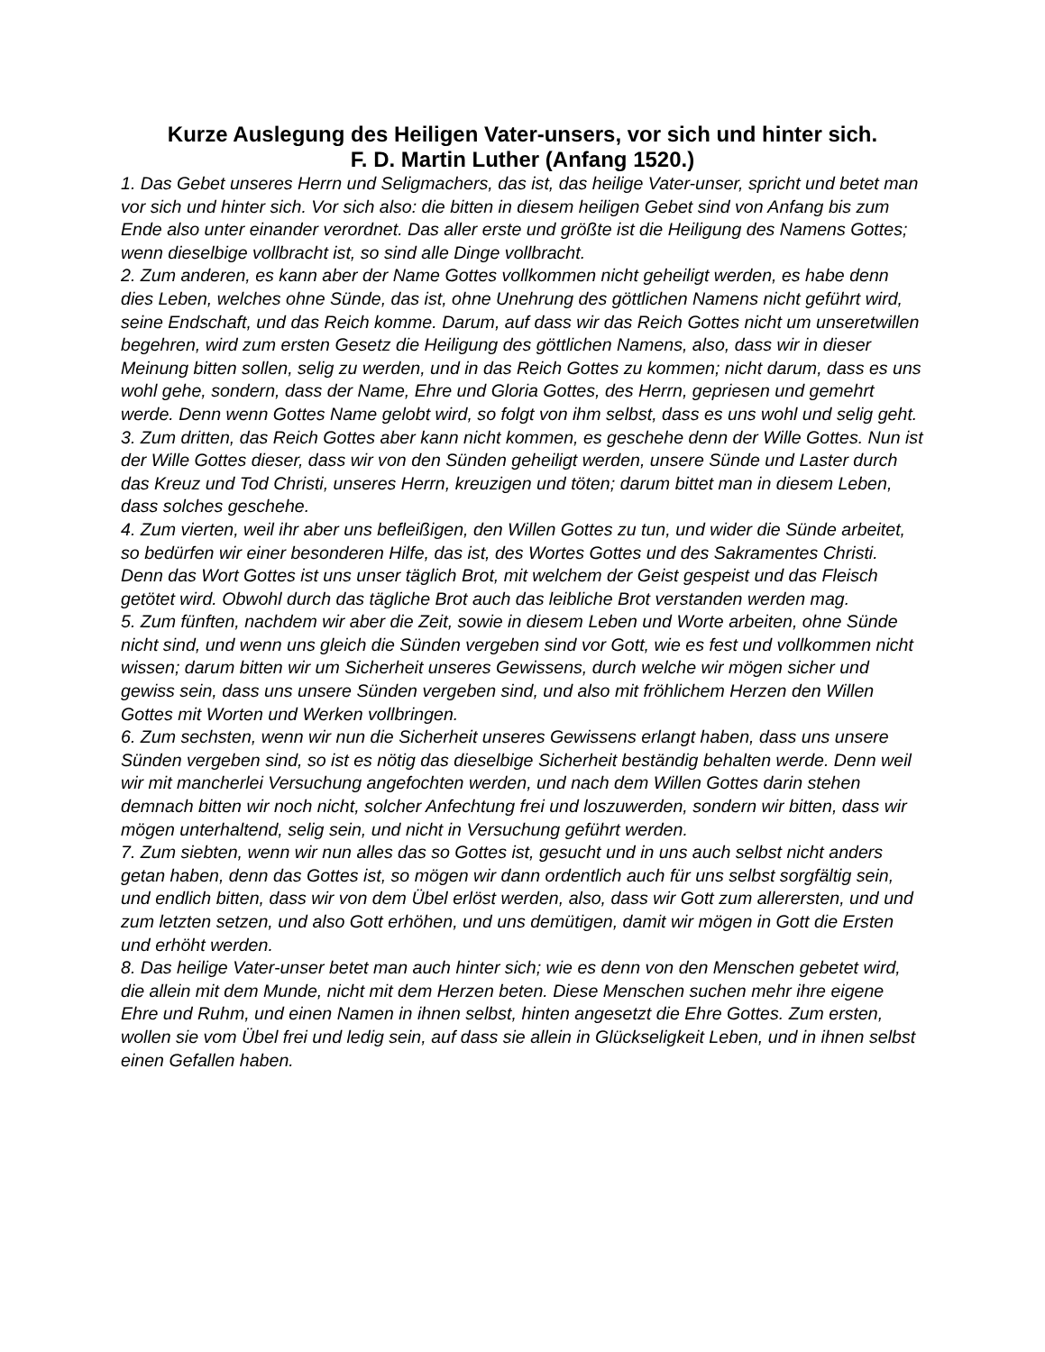Kurze Auslegung des Heiligen Vater-unsers, vor sich und hinter sich.
F. D. Martin Luther (Anfang 1520.)
1. Das Gebet unseres Herrn und Seligmachers, das ist, das heilige Vater-unser, spricht und betet man vor sich und hinter sich. Vor sich also: die bitten in diesem heiligen Gebet sind von Anfang bis zum Ende also unter einander verordnet. Das aller erste und größte ist die Heiligung des Namens Gottes; wenn dieselbige vollbracht ist, so sind alle Dinge vollbracht.
2. Zum anderen, es kann aber der Name Gottes vollkommen nicht geheiligt werden, es habe denn dies Leben, welches ohne Sünde, das ist, ohne Unehrung des göttlichen Namens nicht geführt wird, seine Endschaft, und das Reich komme. Darum, auf dass wir das Reich Gottes nicht um unseretwillen begehren, wird zum ersten Gesetz die Heiligung des göttlichen Namens, also, dass wir in dieser Meinung bitten sollen, selig zu werden, und in das Reich Gottes zu kommen; nicht darum, dass es uns wohl gehe, sondern, dass der Name, Ehre und Gloria Gottes, des Herrn, gepriesen und gemehrt werde. Denn wenn Gottes Name gelobt wird, so folgt von ihm selbst, dass es uns wohl und selig geht.
3. Zum dritten, das Reich Gottes aber kann nicht kommen, es geschehe denn der Wille Gottes. Nun ist der Wille Gottes dieser, dass wir von den Sünden geheiligt werden, unsere Sünde und Laster durch das Kreuz und Tod Christi, unseres Herrn, kreuzigen und töten; darum bittet man in diesem Leben, dass solches geschehe.
4. Zum vierten, weil ihr aber uns befleißigen, den Willen Gottes zu tun, und wider die Sünde arbeitet, so bedürfen wir einer besonderen Hilfe, das ist, des Wortes Gottes und des Sakramentes Christi. Denn das Wort Gottes ist uns unser täglich Brot, mit welchem der Geist gespeist und das Fleisch getötet wird. Obwohl durch das tägliche Brot auch das leibliche Brot verstanden werden mag.
5. Zum fünften, nachdem wir aber die Zeit, sowie in diesem Leben und Worte arbeiten, ohne Sünde nicht sind, und wenn uns gleich die Sünden vergeben sind vor Gott, wie es fest und vollkommen nicht wissen; darum bitten wir um Sicherheit unseres Gewissens, durch welche wir mögen sicher und gewiss sein, dass uns unsere Sünden vergeben sind, und also mit fröhlichem Herzen den Willen Gottes mit Worten und Werken vollbringen.
6. Zum sechsten, wenn wir nun die Sicherheit unseres Gewissens erlangt haben, dass uns unsere Sünden vergeben sind, so ist es nötig das dieselbige Sicherheit beständig behalten werde. Denn weil wir mit mancherlei Versuchung angefochten werden, und nach dem Willen Gottes darin stehen demnach bitten wir noch nicht, solcher Anfechtung frei und loszuwerden, sondern wir bitten, dass wir mögen unterhaltend, selig sein, und nicht in Versuchung geführt werden.
7. Zum siebten, wenn wir nun alles das so Gottes ist, gesucht und in uns auch selbst nicht anders getan haben, denn das Gottes ist, so mögen wir dann ordentlich auch für uns selbst sorgfältig sein, und endlich bitten, dass wir von dem Übel erlöst werden, also, dass wir Gott zum allerersten, und und zum letzten setzen, und also Gott erhöhen, und uns demütigen, damit wir mögen in Gott die Ersten und erhöht werden.
8. Das heilige Vater-unser betet man auch hinter sich; wie es denn von den Menschen gebetet wird, die allein mit dem Munde, nicht mit dem Herzen beten. Diese Menschen suchen mehr ihre eigene Ehre und Ruhm, und einen Namen in ihnen selbst, hinten angesetzt die Ehre Gottes. Zum ersten, wollen sie vom Übel frei und ledig sein, auf dass sie allein in Glückseligkeit Leben, und in ihnen selbst einen Gefallen haben.